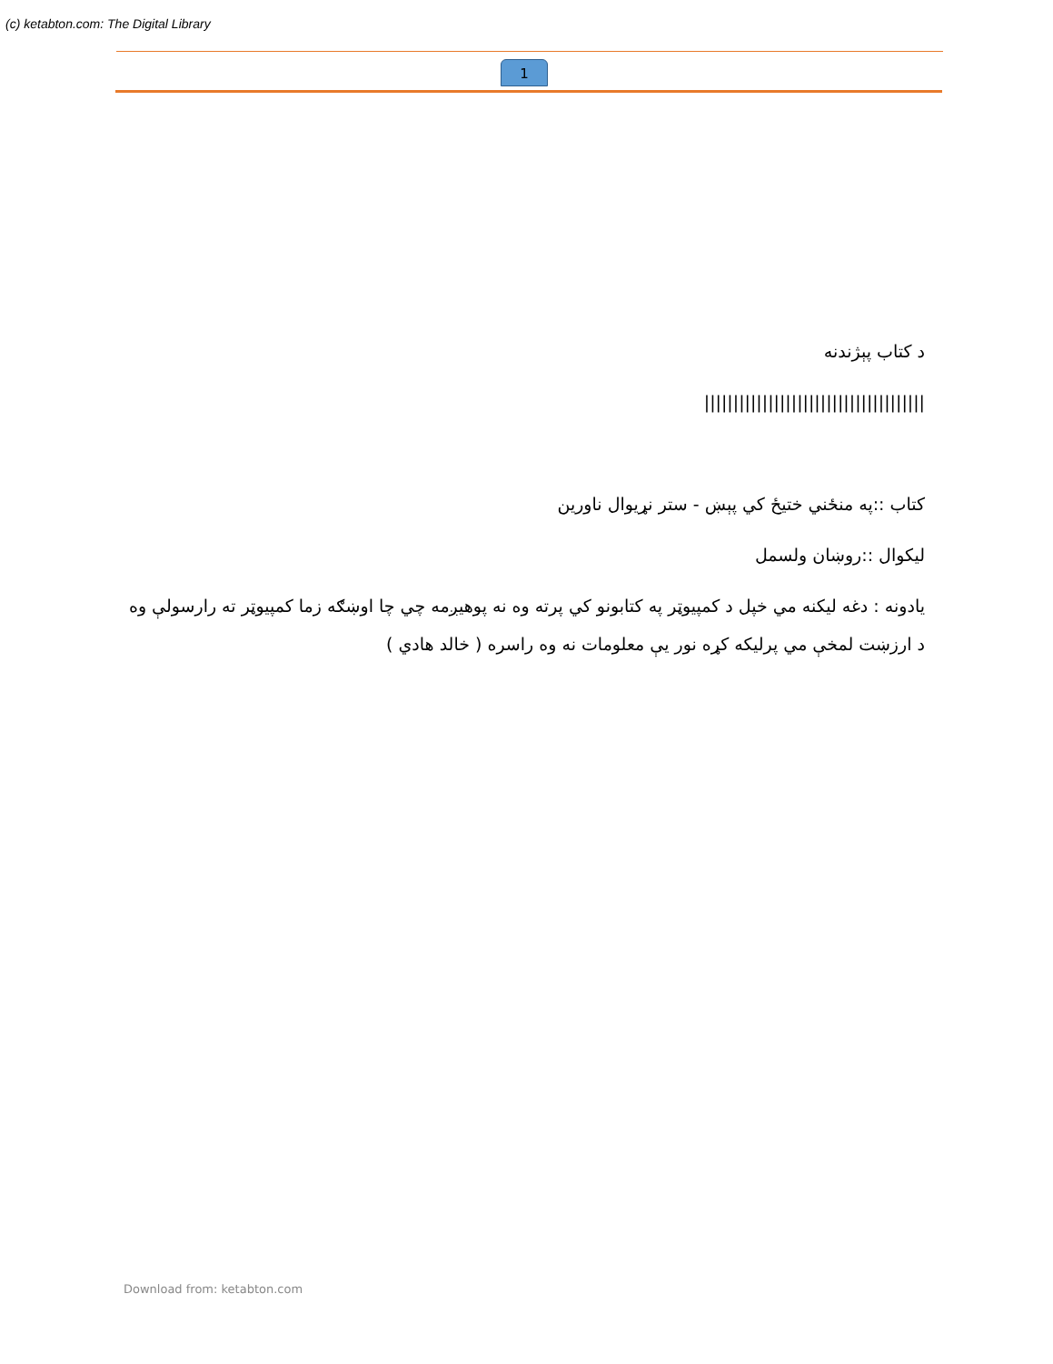(c) ketabton.com: The Digital Library
1
د کتاب پېژندنه
||||||||||||||||||||||||||||||||||||||
کتاب ::په منځني ختيځ کي پېښ - ستر نړيوال ناورين
ليکوال ::روښان ولسمل
يادونه : دغه ليکنه مي خپل د کمپيوټر په کتابونو کي پرته وه نه پوهيږمه چي چا اوښګه زما کمپيوټر ته رارسولې وه د ارزښت لمخې مي پرليکه کړه نور يې معلومات نه وه راسره ( خالد هادي )
Download from: ketabton.com